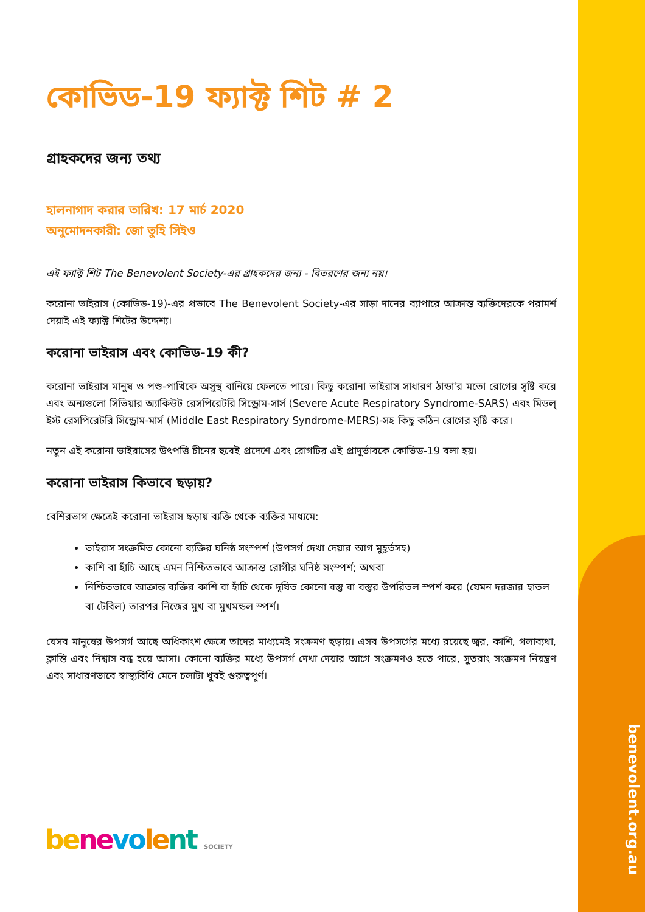কোভিড-19 ফ্যাক্ট শিট # 2
গ্রাহকদের জন্য তথ্য
হালনাগাদ করার তারিখ: 17 মার্চ 2020
অনুমোদনকারী: জো তুহি সিইও
এই ফ্যাক্ট শিট The Benevolent Society-এর গ্রাহকদের জন্য - বিতরণের জন্য নয়।
করোনা ভাইরাস (কোভিড-19)-এর প্রভাবে The Benevolent Society-এর সাড়া দানের ব্যাপারে আক্রান্ত ব্যক্তিদেরকে পরামর্শ দেয়াই এই ফ্যাক্ট শিটের উদ্দেশ্য।
করোনা ভাইরাস এবং কোভিড-19 কী?
করোনা ভাইরাস মানুষ ও পশু-পাখিকে অসুস্থ বানিয়ে ফেলতে পারে। কিছু করোনা ভাইরাস সাধারণ ঠান্ডা'র মতো রোগের সৃষ্টি করে এবং অন্যগুলো সিভিয়ার অ্যাকিউট রেসপিরেটরি সিন্ড্রোম-সার্স (Severe Acute Respiratory Syndrome-SARS) এবং মিডল্ ইস্ট রেসপিরেটরি সিন্ড্রোম-মার্স (Middle East Respiratory Syndrome-MERS)-সহ কিছু কঠিন রোগের সৃষ্টি করে।
নতুন এই করোনা ভাইরাসের উৎপত্তি চীনের হুবেই প্রদেশে এবং রোগটির এই প্রাদুর্ভাবকে কোভিড-19 বলা হয়।
করোনা ভাইরাস কিভাবে ছড়ায়?
বেশিরভাগ ক্ষেত্রেই করোনা ভাইরাস ছড়ায় ব্যক্তি থেকে ব্যক্তির মাধ্যমে:
ভাইরাস সংক্রমিত কোনো ব্যক্তির ঘনিষ্ঠ সংস্পর্শ (উপসর্গ দেখা দেয়ার আগ মুহূর্তসহ)
কাশি বা হাঁচি আছে এমন নিশ্চিতভাবে আক্রান্ত রোগীর ঘনিষ্ঠ সংস্পর্শ; অথবা
নিশ্চিতভাবে আক্রান্ত ব্যক্তির কাশি বা হাঁচি থেকে দূষিত কোনো বস্তু বা বস্তুর উপরিতল স্পর্শ করে (যেমন দরজার হাতল বা টেবিল) তারপর নিজের মুখ বা মুখমন্ডল স্পর্শ।
যেসব মানুষের উপসর্গ আছে অধিকাংশ ক্ষেত্রে তাদের মাধ্যমেই সংক্রমণ ছড়ায়। এসব উপসর্গের মধ্যে রয়েছে জ্বর, কাশি, গলাব্যথা, ক্লান্তি এবং নিশ্বাস বন্ধ হয়ে আসা। কোনো ব্যক্তির মধ্যে উপসর্গ দেখা দেয়ার আগে সংক্রমণও হতে পারে, সুতরাং সংক্রমণ নিয়ন্ত্রণ এবং সাধারণভাবে স্বাস্থ্যবিধি মেনে চলাটা খুবই গুরুত্বপূর্ণ।
be ne vo le nt SOCIETY
benevolent.org.au